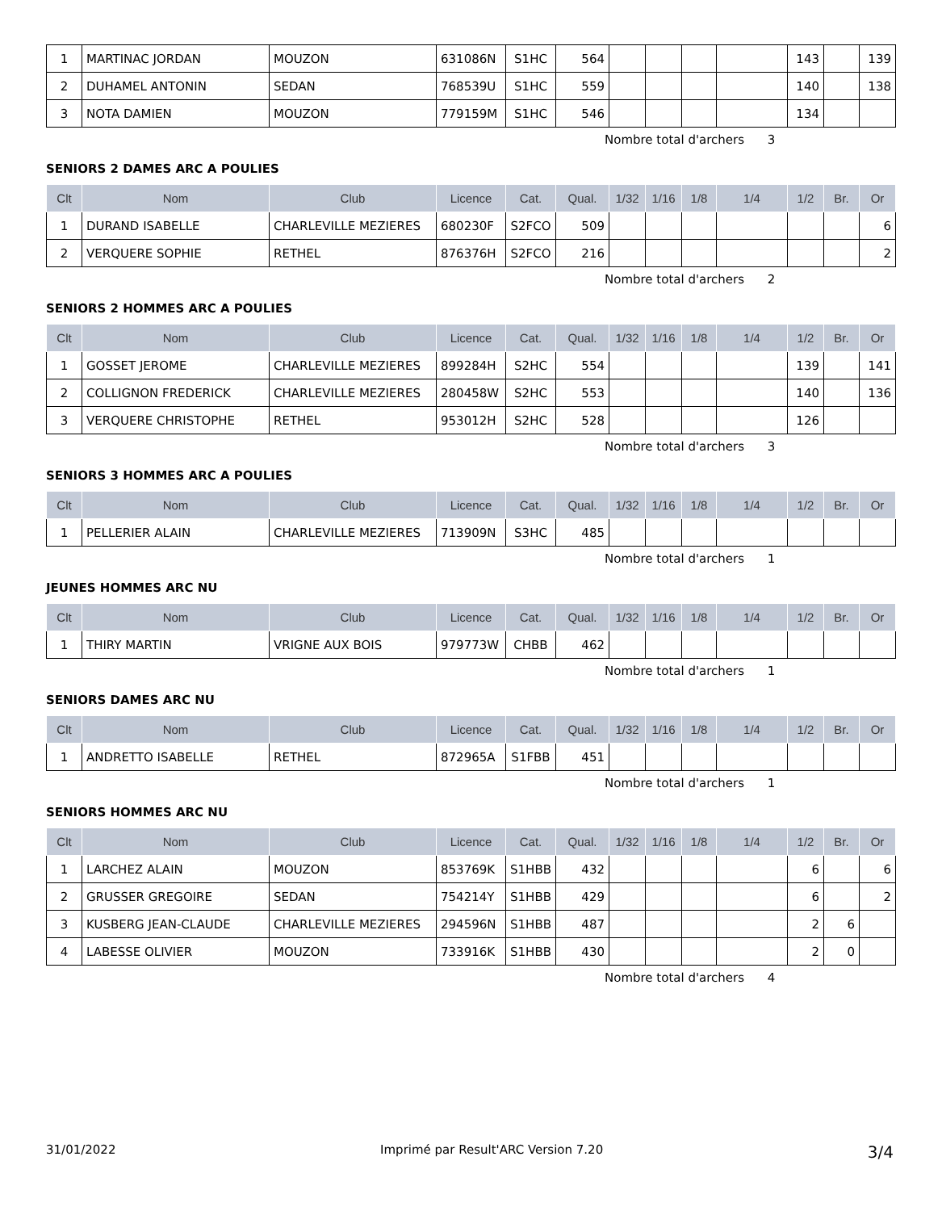| 1 | MARTINAC JORDAN | MOUZON | 631086N | S1HC | 564 | | | | | 143 | | 139 |
| 2 | DUHAMEL ANTONIN | SEDAN | 768539U | S1HC | 559 | | | | | 140 | | 138 |
| 3 | NOTA DAMIEN | MOUZON | 779159M | S1HC | 546 | | | | | 134 | | |
Nombre total d'archers 3
SENIORS 2 DAMES ARC A POULIES
| Clt | Nom | Club | Licence | Cat. | Qual. | 1/32 | 1/16 | 1/8 | 1/4 | 1/2 | Br. | Or |
| --- | --- | --- | --- | --- | --- | --- | --- | --- | --- | --- | --- | --- |
| 1 | DURAND ISABELLE | CHARLEVILLE MEZIERES | 680230F | S2FCO | 509 | | | | | | | 6 |
| 2 | VERQUERE SOPHIE | RETHEL | 876376H | S2FCO | 216 | | | | | | | 2 |
Nombre total d'archers 2
SENIORS 2 HOMMES ARC A POULIES
| Clt | Nom | Club | Licence | Cat. | Qual. | 1/32 | 1/16 | 1/8 | 1/4 | 1/2 | Br. | Or |
| --- | --- | --- | --- | --- | --- | --- | --- | --- | --- | --- | --- | --- |
| 1 | GOSSET JEROME | CHARLEVILLE MEZIERES | 899284H | S2HC | 554 | | | | | 139 | | 141 |
| 2 | COLLIGNON FREDERICK | CHARLEVILLE MEZIERES | 280458W | S2HC | 553 | | | | | 140 | | 136 |
| 3 | VERQUERE CHRISTOPHE | RETHEL | 953012H | S2HC | 528 | | | | | 126 | | |
Nombre total d'archers 3
SENIORS 3 HOMMES ARC A POULIES
| Clt | Nom | Club | Licence | Cat. | Qual. | 1/32 | 1/16 | 1/8 | 1/4 | 1/2 | Br. | Or |
| --- | --- | --- | --- | --- | --- | --- | --- | --- | --- | --- | --- | --- |
| 1 | PELLERIER ALAIN | CHARLEVILLE MEZIERES | 713909N | S3HC | 485 | | | | | | | |
Nombre total d'archers 1
JEUNES HOMMES ARC NU
| Clt | Nom | Club | Licence | Cat. | Qual. | 1/32 | 1/16 | 1/8 | 1/4 | 1/2 | Br. | Or |
| --- | --- | --- | --- | --- | --- | --- | --- | --- | --- | --- | --- | --- |
| 1 | THIRY MARTIN | VRIGNE AUX BOIS | 979773W | CHBB | 462 | | | | | | | |
Nombre total d'archers 1
SENIORS DAMES ARC NU
| Clt | Nom | Club | Licence | Cat. | Qual. | 1/32 | 1/16 | 1/8 | 1/4 | 1/2 | Br. | Or |
| --- | --- | --- | --- | --- | --- | --- | --- | --- | --- | --- | --- | --- |
| 1 | ANDRETTO ISABELLE | RETHEL | 872965A | S1FBB | 451 | | | | | | | |
Nombre total d'archers 1
SENIORS HOMMES ARC NU
| Clt | Nom | Club | Licence | Cat. | Qual. | 1/32 | 1/16 | 1/8 | 1/4 | 1/2 | Br. | Or |
| --- | --- | --- | --- | --- | --- | --- | --- | --- | --- | --- | --- | --- |
| 1 | LARCHEZ ALAIN | MOUZON | 853769K | S1HBB | 432 | | | | | 6 | | 6 |
| 2 | GRUSSER GREGOIRE | SEDAN | 754214Y | S1HBB | 429 | | | | | 6 | | 2 |
| 3 | KUSBERG JEAN-CLAUDE | CHARLEVILLE MEZIERES | 294596N | S1HBB | 487 | | | | | 2 | 6 | |
| 4 | LABESSE OLIVIER | MOUZON | 733916K | S1HBB | 430 | | | | | 2 | 0 | |
Nombre total d'archers 4
31/01/2022 Imprimé par Result'ARC Version 7.20 3/4